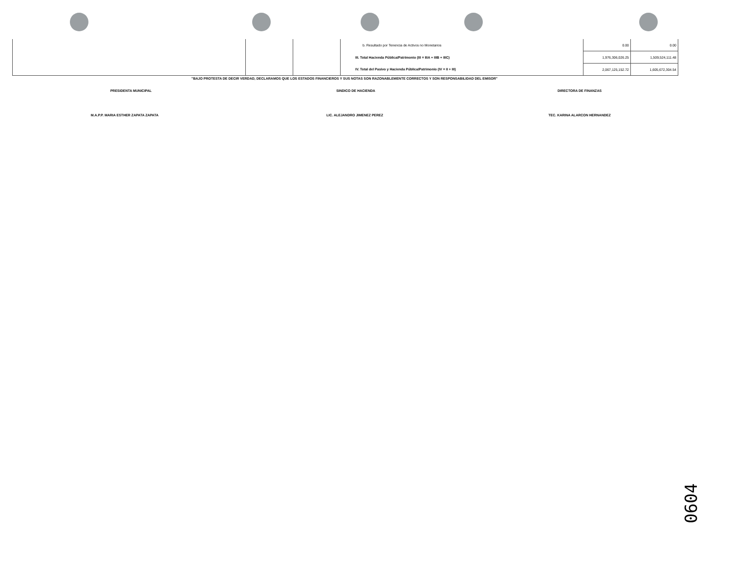| | | | b. Resultado por Tenencia de Activos no Monetarios | 0.00 | 0.00 |
| | | | III. Total Hacienda Pública/Patrimonio (III = IIIA + IIIB + IIIC) | 1,976,306,026.25 | 1,509,524,111.48 |
| | | | IV. Total del Pasivo y Hacienda Pública/Patrimonio (IV = II + III) | 2,067,125,152.72 | 1,605,672,304.54 |
"BAJO PROTESTA DE DECIR VERDAD, DECLARAMOS QUE LOS ESTADOS FINANCIEROS Y SUS NOTAS SON RAZONABLEMENTE CORRECTOS Y SON RESPONSABILIDAD DEL EMISOR"
PRESIDENTA MUNICIPAL SINDICO DE HACIENDA DIRECTORA DE FINANZAS
M.A.P.P. MARIA ESTHER ZAPATA ZAPATA LIC. ALEJANDRO JIMENEZ PEREZ TEC. KARINA ALARCON HERNANDEZ
0604